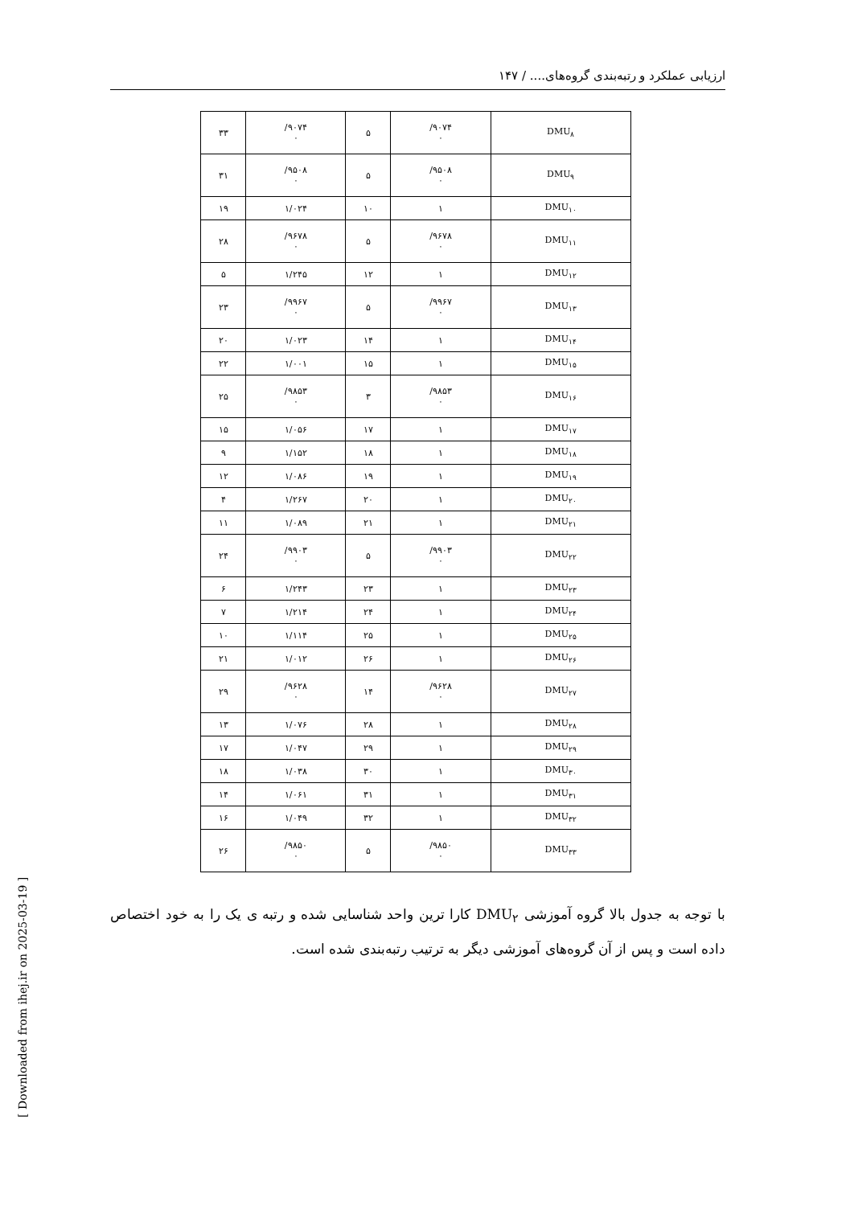ارزیابی عملکرد و رتبه‌بندی گروه‌های.... / ۱۴۷
[ Downloaded from ihej.ir on 2025-03-19 ]
| ۳۳ | /۹۰۷۴ ۰ | ۵ | /۹۰۷۴ ۰ | DMU<sub>۸</sub> |
| ۳۱ | /۹۵۰۸ ۰ | ۵ | /۹۵۰۸ ۰ | DMU<sub>۹</sub> |
| ۱۹ | ۱/۰۲۴ | ۱۰ | ۱ | DMU<sub>۱۰</sub> |
| ۲۸ | /۹۶۷۸ ۰ | ۵ | /۹۶۷۸ ۰ | DMU<sub>۱۱</sub> |
| ۵ | ۱/۲۴۵ | ۱۲ | ۱ | DMU<sub>۱۲</sub> |
| ۲۳ | /۹۹۶۷ ۰ | ۵ | /۹۹۶۷ ۰ | DMU<sub>۱۳</sub> |
| ۲۰ | ۱/۰۲۳ | ۱۴ | ۱ | DMU<sub>۱۴</sub> |
| ۲۲ | ۱/۰۰۱ | ۱۵ | ۱ | DMU<sub>۱۵</sub> |
| ۲۵ | /۹۸۵۳ ۰ | ۳ | /۹۸۵۳ ۰ | DMU<sub>۱۶</sub> |
| ۱۵ | ۱/۰۵۶ | ۱۷ | ۱ | DMU<sub>۱۷</sub> |
| ۹ | ۱/۱۵۲ | ۱۸ | ۱ | DMU<sub>۱۸</sub> |
| ۱۲ | ۱/۰۸۶ | ۱۹ | ۱ | DMU<sub>۱۹</sub> |
| ۴ | ۱/۲۶۷ | ۲۰ | ۱ | DMU<sub>۲۰</sub> |
| ۱۱ | ۱/۰۸۹ | ۲۱ | ۱ | DMU<sub>۲۱</sub> |
| ۲۴ | /۹۹۰۳ ۰ | ۵ | /۹۹۰۳ ۰ | DMU<sub>۲۲</sub> |
| ۶ | ۱/۲۴۳ | ۲۳ | ۱ | DMU<sub>۲۳</sub> |
| ۷ | ۱/۲۱۴ | ۲۴ | ۱ | DMU<sub>۲۴</sub> |
| ۱۰ | ۱/۱۱۴ | ۲۵ | ۱ | DMU<sub>۲۵</sub> |
| ۲۱ | ۱/۰۱۲ | ۲۶ | ۱ | DMU<sub>۲۶</sub> |
| ۲۹ | /۹۶۲۸ ۰ | ۱۴ | /۹۶۲۸ ۰ | DMU<sub>۲۷</sub> |
| ۱۳ | ۱/۰۷۶ | ۲۸ | ۱ | DMU<sub>۲۸</sub> |
| ۱۷ | ۱/۰۴۷ | ۲۹ | ۱ | DMU<sub>۲۹</sub> |
| ۱۸ | ۱/۰۳۸ | ۳۰ | ۱ | DMU<sub>۳۰</sub> |
| ۱۴ | ۱/۰۶۱ | ۳۱ | ۱ | DMU<sub>۳۱</sub> |
| ۱۶ | ۱/۰۴۹ | ۳۲ | ۱ | DMU<sub>۳۲</sub> |
| ۲۶ | /۹۸۵۰ ۰ | ۵ | /۹۸۵۰ ۰ | DMU<sub>۳۳</sub> |
با توجه به جدول بالا گروه آموزشی DMU<sub>۲</sub> کارا ترین واحد شناسایی شده و رتبه ی یک را به خود اختصاص داده است و پس از آن گروه‌های آموزشی دیگر به ترتیب رتبه‌بندی شده است.